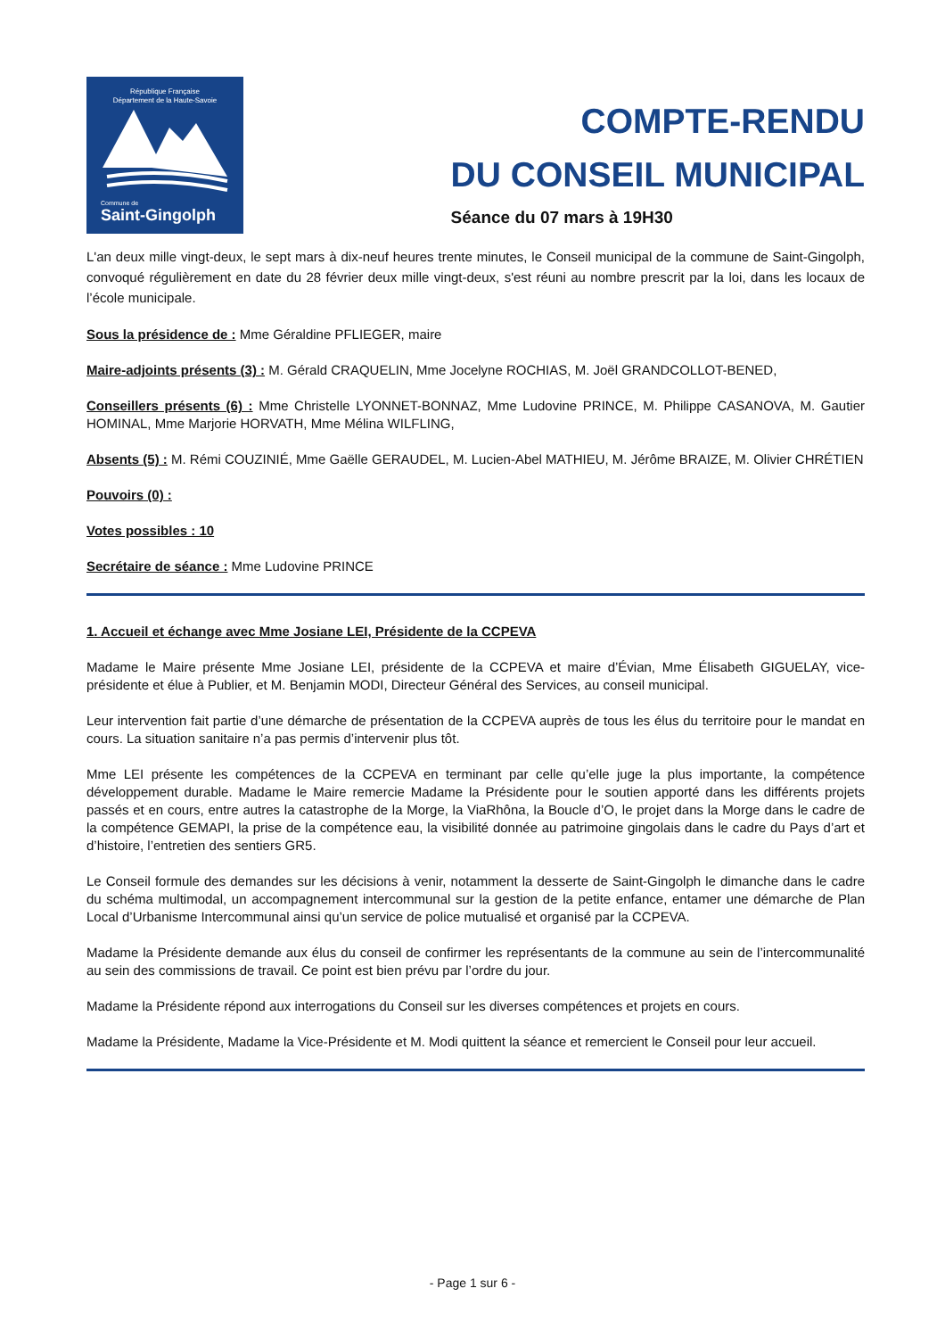République Française
Département de la Haute-Savoie
Commune de
Saint-Gingolph
COMPTE-RENDU
DU CONSEIL MUNICIPAL
Séance du 07 mars à 19H30
L'an deux mille vingt-deux, le sept mars à dix-neuf heures trente minutes, le Conseil municipal de la commune de Saint-Gingolph, convoqué régulièrement en date du 28 février deux mille vingt-deux, s'est réuni au nombre prescrit par la loi, dans les locaux de l’école municipale.
Sous la présidence de : Mme Géraldine PFLIEGER, maire
Maire-adjoints présents (3) : M. Gérald CRAQUELIN, Mme Jocelyne ROCHIAS, M. Joël GRANDCOLLOT-BENED,
Conseillers présents (6) : Mme Christelle LYONNET-BONNAZ, Mme Ludovine PRINCE, M. Philippe CASANOVA, M. Gautier HOMINAL, Mme Marjorie HORVATH, Mme Mélina WILFLING,
Absents (5) : M. Rémi COUZINIÉ, Mme Gaëlle GERAUDEL, M. Lucien-Abel MATHIEU, M. Jérôme BRAIZE, M. Olivier CHRÉTIEN
Pouvoirs (0) :
Votes possibles : 10
Secrétaire de séance : Mme Ludovine PRINCE
1. Accueil et échange avec Mme Josiane LEI, Présidente de la CCPEVA
Madame le Maire présente Mme Josiane LEI, présidente de la CCPEVA et maire d’Évian, Mme Élisabeth GIGUELAY, vice-présidente et élue à Publier, et M. Benjamin MODI, Directeur Général des Services, au conseil municipal.
Leur intervention fait partie d’une démarche de présentation de la CCPEVA auprès de tous les élus du territoire pour le mandat en cours. La situation sanitaire n’a pas permis d’intervenir plus tôt.
Mme LEI présente les compétences de la CCPEVA en terminant par celle qu’elle juge la plus importante, la compétence développement durable. Madame le Maire remercie Madame la Présidente pour le soutien apporté dans les différents projets passés et en cours, entre autres la catastrophe de la Morge, la ViaRhôna, la Boucle d’O, le projet dans la Morge dans le cadre de la compétence GEMAPI, la prise de la compétence eau, la visibilité donnée au patrimoine gingolais dans le cadre du Pays d’art et d’histoire, l’entretien des sentiers GR5.
Le Conseil formule des demandes sur les décisions à venir, notamment la desserte de Saint-Gingolph le dimanche dans le cadre du schéma multimodal, un accompagnement intercommunal sur la gestion de la petite enfance, entamer une démarche de Plan Local d’Urbanisme Intercommunal ainsi qu’un service de police mutualisé et organisé par la CCPEVA.
Madame la Présidente demande aux élus du conseil de confirmer les représentants de la commune au sein de l’intercommunalité au sein des commissions de travail. Ce point est bien prévu par l’ordre du jour.
Madame la Présidente répond aux interrogations du Conseil sur les diverses compétences et projets en cours.
Madame la Présidente, Madame la Vice-Présidente et M. Modi quittent la séance et remercient le Conseil pour leur accueil.
- Page 1 sur 6 -